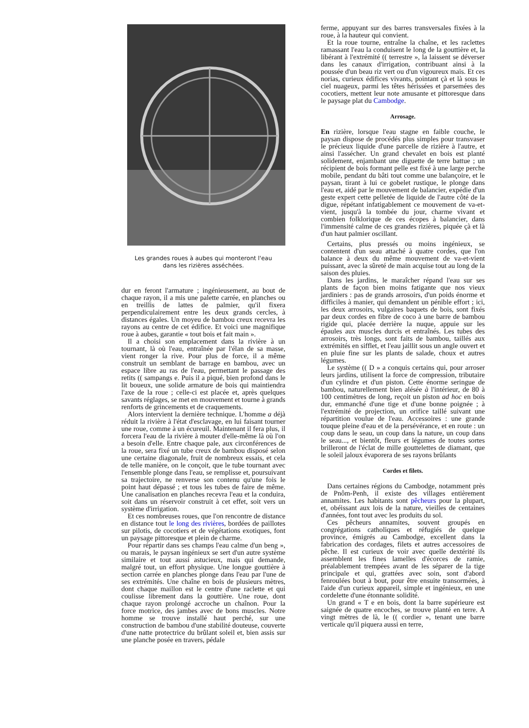Les grandes roues à aubes qui monteront l'eau
dans les rizières asséchées.
dur en feront l'armature ; ingénieusement, au bout de chaque rayon, il a mis une palette carrée, en planches ou en treillis de lattes de palmier, qu'il fixera perpendiculairement entre les deux grands cercles, à distances égales. Un moyeu de bambou creux recevra les rayons au centre de cet édifice. Et voici une magnifique roue à aubes, garantie « tout bois et fait main ».
Il a choisi son emplacement dans la rivière à un tournant, là où l'eau, entraînée par l'élan de sa masse, vient ronger la rive. Pour plus de force, il a même construit un semblant de barrage en bambou, avec un espace libre au ras de l'eau, permettant le passage des retits (( sampangs e. Puis il a piqué, bien profond dans le lit boueux, une solide armature de bois qui maintiendra l'axe de la roue ; celle-ci est placée et, après quelques savants réglages, se met en mouvement et tourne à grands renforts de grincements et de craquements.
Alors intervient la dernière technique. L'homme a déjà réduit la rivière à l'état d'esclavage, en lui faisant tourner une roue, comme à un écureuil. Maintenant il fera plus, il forcera l'eau de la rivière à mouter d'elle-même là où l'on a besoin d'elle. Entre chaque pale, aux circonférences de la roue, sera fixé un tube creux de bambou disposé selon une certaine diagonale, fruit de nombreux essais, et cela de telle manière, on le conçoit, que le tube tournant avec l'ensemble plonge dans l'eau, se remplisse et, poursuivant sa trajectoire, ne renverse son contenu qu'une fois le point haut dépassé ; et tous les tubes de faire de même. Une canalisation en planches recevra l'eau et la conduira, soit dans un réservoir construit à cet effet, soit vers un système d'irrigation.
Et ces nombreuses roues, que l'on rencontre de distance en distance tout le long des rivières, bordées de paillotes sur pilotis, de cocotiers et de végétations exotiques, font un paysage pittoresque et plein de charme.
Pour répartir dans ses champs l'eau calme d'un beng », ou marais, le paysan ingénieux se sert d'un autre système similaire et tout aussi astucieux, mais qui demande, malgré tout, un effort physique. Une longue gouttière à section carrée en planches plonge dans l'eau par l'une de ses extrémités. Une chaîne en bois de plusieurs mètres, dont chaque maillon est le centre d'une raclette et qui coulisse librement dans la gouttière. Une roue, dont chaque rayon prolongé accroche un chaînon. Pour la force motrice, des jambes avec de bons muscles. Notre homme se trouve installé haut perché, sur une construction de bambou d'une stabilité douteuse, couverte d'une natte protectrice du brûlant soleil et, bien assis sur une planche posée en travers, pédale
ferme, appuyant sur des barres transversales fixées à la roue, à la hauteur qui convient.
Et la roue tourne, entraîne la chaîne, et les raclettes ramassant l'eau la conduisent le long de la gouttière et, la libérant à l'extrémité (( terrestre », la laissent se déverser dans les canaux d'irrigation, contribuant ainsi à la poussée d'un beau riz vert ou d'un vigoureux mais. Et ces norias, curieux édifices vivants, pointant çà et là sous le ciel nuageux, parmi les têtes hérissées et parsemées des cocotiers, mettent leur note amusante et pittoresque dans le paysage plat du Cambodge.
Arrosage.
En rizière, lorsque l'eau stagne en faible couche, le paysan dispose de procédés plus simples pour transvaser le précieux liquide d'une parcelle de rizière à l'autre, et ainsi l'assécher. Un grand chevalet en bois est planté solidement, enjambant une diguette de terre battue ; un récipient de bois formant pelle est fixé à une large perche mobile, pendant du bâti tout comme une balançoire, et le paysan, tirant à lui ce gobelet rustique, le plonge dans l'eau et, aidé par le mouvement de balancier, expédie d'un geste expert cette pelletée de liquide de l'autre côté de la digue, répétant infatigablement ce mouvement de va-et-vient, jusqu'à la tombée du jour, charme vivant et combien folklorique de ces écopes à balancier, dans l'immensité calme de ces grandes rizières, piquée çà et là d'un haut palmier oscillant.
Certains, plus pressés ou moins ingénieux, se contentent d'un seau attaché à quatre cordes, que l'on balance à deux du même mouvement de va-et-vient puissant, avec la sûreté de main acquise tout au long de la saison des pluies.
Dans les jardins, le maraîcher répand l'eau sur ses plants de façon bien moins fatigante que nos vieux jardiniers : pas de grands arrosoirs, d'un poids énorme et difficiles à manier, qui demandent un pénible effort ; ici, les deux arrosoirs, vulgaires baquets de bois, sont fixés par deux cordes en fibre de coco à une barre de bambou rigide qui, placée derrière la nuque, appuie sur les épaules aux muscles durcis et entraînés. Les tubes des arrosoirs, très longs, sont faits de bambou, taillés aux extrémités en sifflet, et l'eau jaillit sous un angle ouvert et en pluie fine sur les plants de salade, choux et autres légumes.
Le système (( D » a conquis certains qui, pour arroser leurs jardins, utilisent la force de compression, tributaire d'un cylindre et d'un piston. Cette énorme seringue de bambou, naturellement bien alésée à l'intérieur, de 80 à 100 centimètres de long, reçoit un piston ad hoc en bois dur, emmanché d'une tige et d'une bonne poignée ; à l'extrémité de projection, un orifice taillé suivant une répartition voulue de l'eau. Accessoires : une grande touque pleine d'eau et de la persévérance, et en route : un coup dans le seau, un coup dans la nature, un coup dans le seau..., et bientôt, fleurs et légumes de toutes sortes brilleront de l'éclat de mille gouttelettes de diamant, que le soleil jaloux évaporera de ses rayons brûlants
Cordes et filets.
Dans certaines régions du Cambodge, notamment près de Pnôm-Penh, il existe des villages entièrement annamites. Les habitants sont pêcheurs pour la plupart, et, obéissant aux lois de la nature, vieilles de centaines d'années, font tout avec les produits du sol.
Ces pêcheurs annamites, souvent groupés en congrégations catholiques et réfugiés de quelque province, émigrés au Cambodge, excellent dans la fabrication des cordages, filets et autres accessoires de pêche. Il est curieux de voir avec quelle dextérité ils assemblent les fines lamelles d'écorces de ramie, préalablement trempées avant de les séparer de la tige principale et qui, grattées avec soin, sont d'abord fenroulées bout à bout, pour être ensuite transormées, à l'aide d'un curieux appareil, simple et ingénieux, en une cordelette d'une étonnante solidité.
Un grand « T e en bois, dont la barre supérieure est saignée de quatre encoches, se trouve planté en terre. A vingt mètres de là, le (( cordier », tenant une barre verticale qu'il piquera aussi en terre,